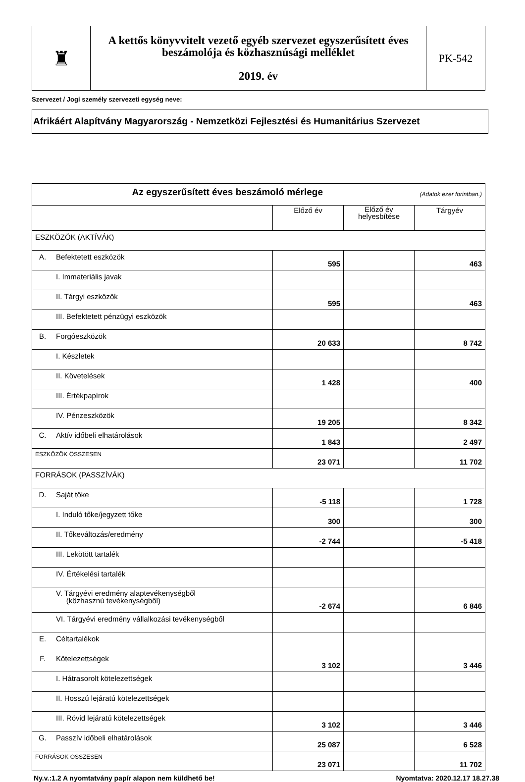| ♜ | A kettős könyvvitelt vezető egyéb szervezet egyszerűsített éves beszámolója és közhasznúsági melléklet 2019. év | PK-542 |
Szervezet / Jogi személy szervezeti egység neve:
Afrikáért Alapítvány Magyarország - Nemzetközi Fejlesztési és Humanitárius Szervezet
| Az egyszerűsített éves beszámoló mérlege (Adatok ezer forintban.) | | | | |
| | | Előző év | Előző év helyesbítése | Tárgyév |
| ESZKÖZÖK (AKTÍVÁK) | | | | |
| A. | Befektetett eszközök | 595 | | 463 |
| | I. Immateriális javak | | | |
| | II. Tárgyi eszközök | 595 | | 463 |
| | III. Befektetett pénzügyi eszközök | | | |
| B. | Forgóeszközök | 20 633 | | 8 742 |
| | I. Készletek | | | |
| | II. Követelések | 1 428 | | 400 |
| | III. Értékpapírok | | | |
| | IV. Pénzeszközök | 19 205 | | 8 342 |
| C. | Aktív időbeli elhatárolások | 1 843 | | 2 497 |
| ESZKÖZÖK ÖSSZESEN | | 23 071 | | 11 702 |
| FORRÁSOK (PASSZÍVÁK) | | | | |
| D. | Saját tőke | -5 118 | | 1 728 |
| | I. Induló tőke/jegyzett tőke | 300 | | 300 |
| | II. Tőkeváltozás/eredmény | -2 744 | | -5 418 |
| | III. Lekötött tartalék | | | |
| | IV. Értékelési tartalék | | | |
| | V. Tárgyévi eredmény alaptevékenységből (közhasznú tevékenységből) | -2 674 | | 6 846 |
| | VI. Tárgyévi eredmény vállalkozási tevékenységből | | | |
| E. | Céltartalékok | | | |
| F. | Kötelezettségek | 3 102 | | 3 446 |
| | I. Hátrasorolt kötelezettségek | | | |
| | II. Hosszú lejáratú kötelezettségek | | | |
| | III. Rövid lejáratú kötelezettségek | 3 102 | | 3 446 |
| G. | Passzív időbeli elhatárolások | 25 087 | | 6 528 |
| FORRÁSOK ÖSSZESEN | | 23 071 | | 11 702 |
Ny.v.:1.2 A nyomtatvány papír alapon nem küldhető be! Nyomtatva: 2020.12.17 18.27.38